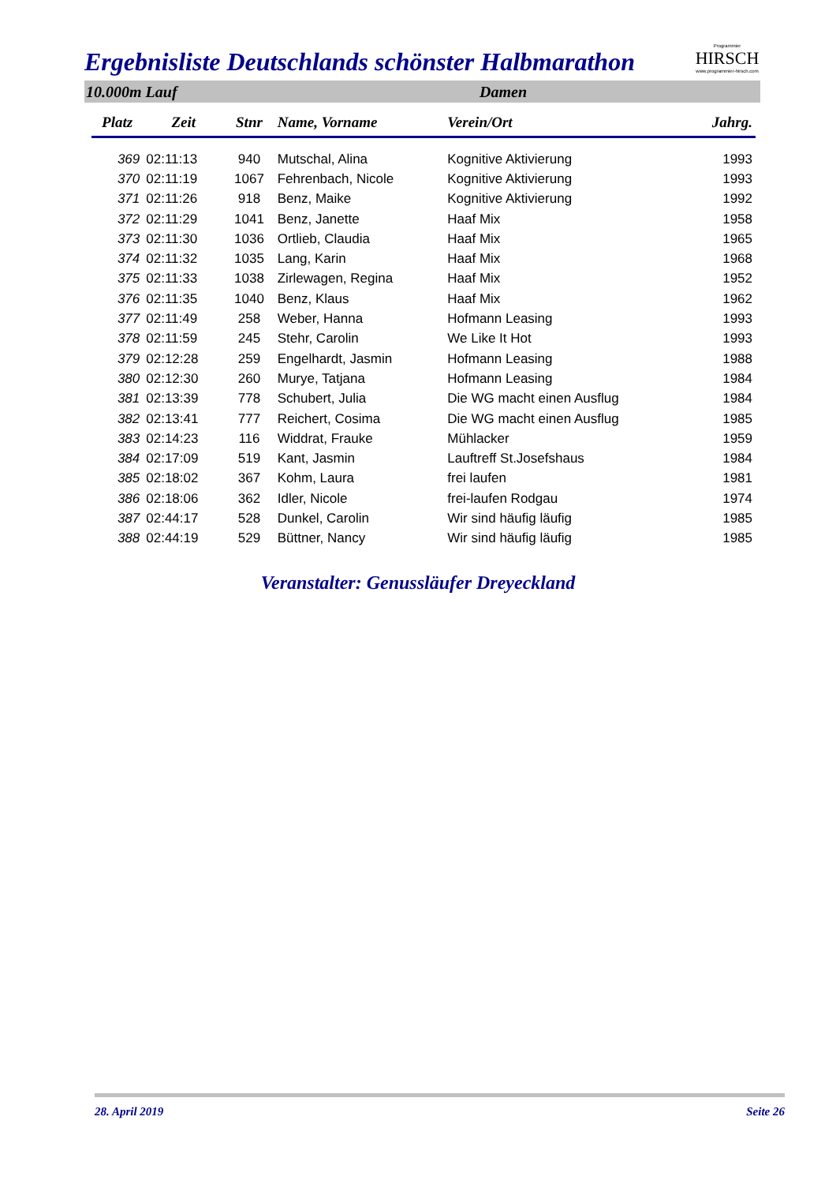Ergebnisliste Deutschlands schönster Halbmarathon
Programmier
HIRSCH
www.programmier-hirsch.com
10.000m Lauf Damen
| Platz | Zeit | Stnr | Name, Vorname | Verein/Ort | Jahrg. |
| --- | --- | --- | --- | --- | --- |
| 369 | 02:11:13 | 940 | Mutschal, Alina | Kognitive Aktivierung | 1993 |
| 370 | 02:11:19 | 1067 | Fehrenbach, Nicole | Kognitive Aktivierung | 1993 |
| 371 | 02:11:26 | 918 | Benz, Maike | Kognitive Aktivierung | 1992 |
| 372 | 02:11:29 | 1041 | Benz, Janette | Haaf Mix | 1958 |
| 373 | 02:11:30 | 1036 | Ortlieb, Claudia | Haaf Mix | 1965 |
| 374 | 02:11:32 | 1035 | Lang, Karin | Haaf Mix | 1968 |
| 375 | 02:11:33 | 1038 | Zirlewagen, Regina | Haaf Mix | 1952 |
| 376 | 02:11:35 | 1040 | Benz, Klaus | Haaf Mix | 1962 |
| 377 | 02:11:49 | 258 | Weber, Hanna | Hofmann Leasing | 1993 |
| 378 | 02:11:59 | 245 | Stehr, Carolin | We Like It Hot | 1993 |
| 379 | 02:12:28 | 259 | Engelhardt, Jasmin | Hofmann Leasing | 1988 |
| 380 | 02:12:30 | 260 | Murye, Tatjana | Hofmann Leasing | 1984 |
| 381 | 02:13:39 | 778 | Schubert, Julia | Die WG macht einen Ausflug | 1984 |
| 382 | 02:13:41 | 777 | Reichert, Cosima | Die WG macht einen Ausflug | 1985 |
| 383 | 02:14:23 | 116 | Widdrat, Frauke | Mühlacker | 1959 |
| 384 | 02:17:09 | 519 | Kant, Jasmin | Lauftreff St.Josefshaus | 1984 |
| 385 | 02:18:02 | 367 | Kohm, Laura | frei laufen | 1981 |
| 386 | 02:18:06 | 362 | Idler, Nicole | frei-laufen Rodgau | 1974 |
| 387 | 02:44:17 | 528 | Dunkel, Carolin | Wir sind häufig läufig | 1985 |
| 388 | 02:44:19 | 529 | Büttner, Nancy | Wir sind häufig läufig | 1985 |
Veranstalter: Genussläufer Dreyeckland
28. April 2019 Seite 26